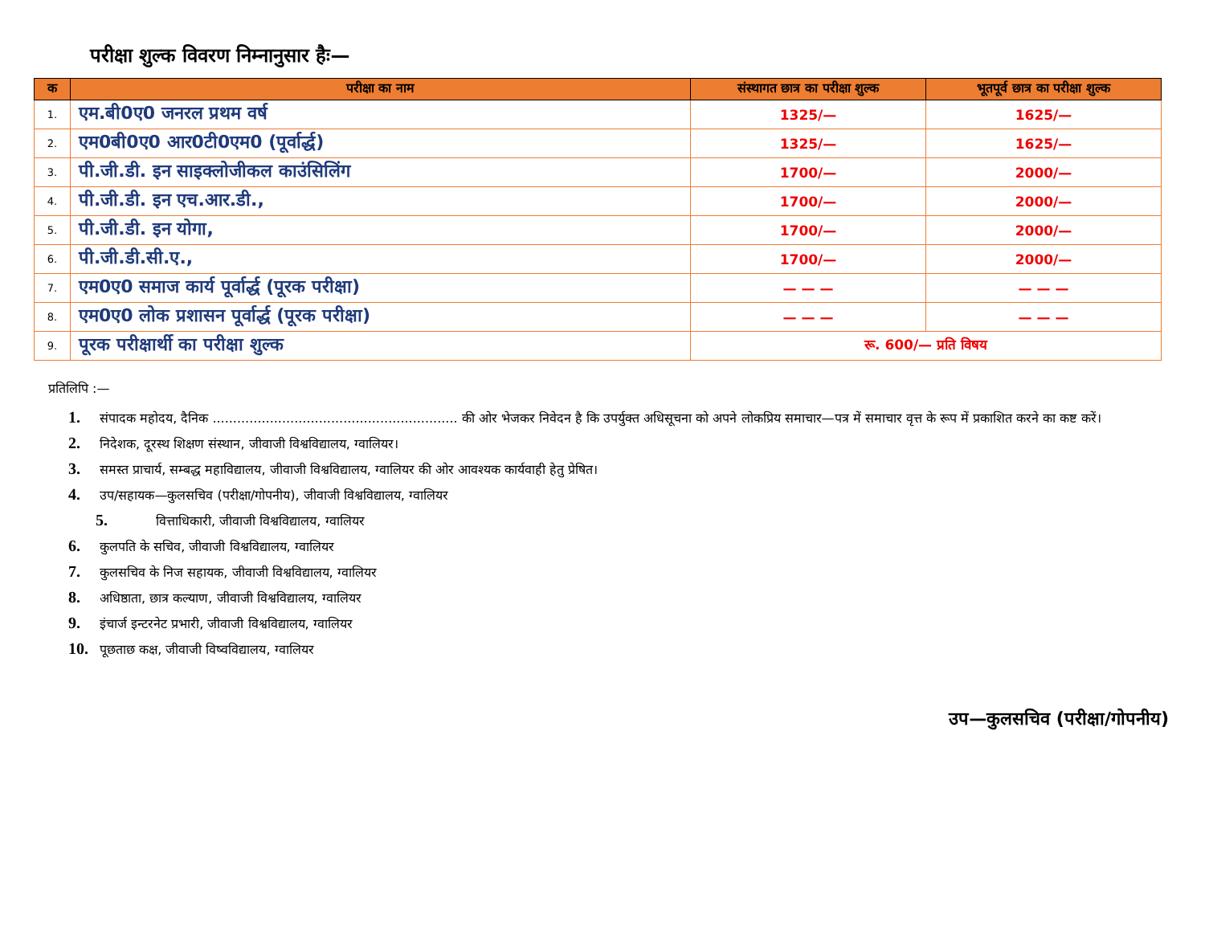परीक्षा शुल्क विवरण निम्नानुसार हैः—
| क | परीक्षा का नाम | संस्थागत छात्र का परीक्षा शुल्क | भूतपूर्व छात्र का परीक्षा शुल्क |
| --- | --- | --- | --- |
| 1. | एम.बी0ए0 जनरल प्रथम वर्ष | 1325/— | 1625/— |
| 2. | एम0बी0ए0 आर0टी0एम0 (पूर्वार्द्ध) | 1325/— | 1625/— |
| 3. | पी.जी.डी. इन साइक्लोजीकल काउंसिलिंग | 1700/— | 2000/— |
| 4. | पी.जी.डी. इन एच.आर.डी., | 1700/— | 2000/— |
| 5. | पी.जी.डी. इन योगा, | 1700/— | 2000/— |
| 6. | पी.जी.डी.सी.ए., | 1700/— | 2000/— |
| 7. | एम0ए0 समाज कार्य पूर्वार्द्ध (पूरक परीक्षा) | — — — | — — — |
| 8. | एम0ए0 लोक प्रशासन पूर्वार्द्ध (पूरक परीक्षा) | — — — | — — — |
| 9. | पूरक परीक्षार्थी का परीक्षा शुल्क | रू. 600/— प्रति विषय | |
प्रतिलिपि :—
1. संपादक महोदय, दैनिक ............................................................ की ओर भेजकर निवेदन है कि उपर्युक्त अधिसूचना को अपने लोकप्रिय समाचार—पत्र में समाचार वृत्त के रूप में प्रकाशित करने का कष्ट करें।
2. निदेशक, दूरस्थ शिक्षण संस्थान, जीवाजी विश्वविद्यालय, ग्वालियर।
3. समस्त प्राचार्य, सम्बद्ध महाविद्यालय, जीवाजी विश्वविद्यालय, ग्वालियर की ओर आवश्यक कार्यवाही हेतु प्रेषित।
4. उप/सहायक—कुलसचिव (परीक्षा/गोपनीय), जीवाजी विश्वविद्यालय, ग्वालियर
5. वित्ताधिकारी, जीवाजी विश्वविद्यालय, ग्वालियर
6. कुलपति के सचिव, जीवाजी विश्वविद्यालय, ग्वालियर
7. कुलसचिव के निज सहायक, जीवाजी विश्वविद्यालय, ग्वालियर
8. अधिष्ठाता, छात्र कल्याण, जीवाजी विश्वविद्यालय, ग्वालियर
9. इंचार्ज इन्टरनेट प्रभारी, जीवाजी विश्वविद्यालय, ग्वालियर
10. पूछताछ कक्ष, जीवाजी विष्वविद्यालय, ग्वालियर
उप—कुलसचिव (परीक्षा/गोपनीय)